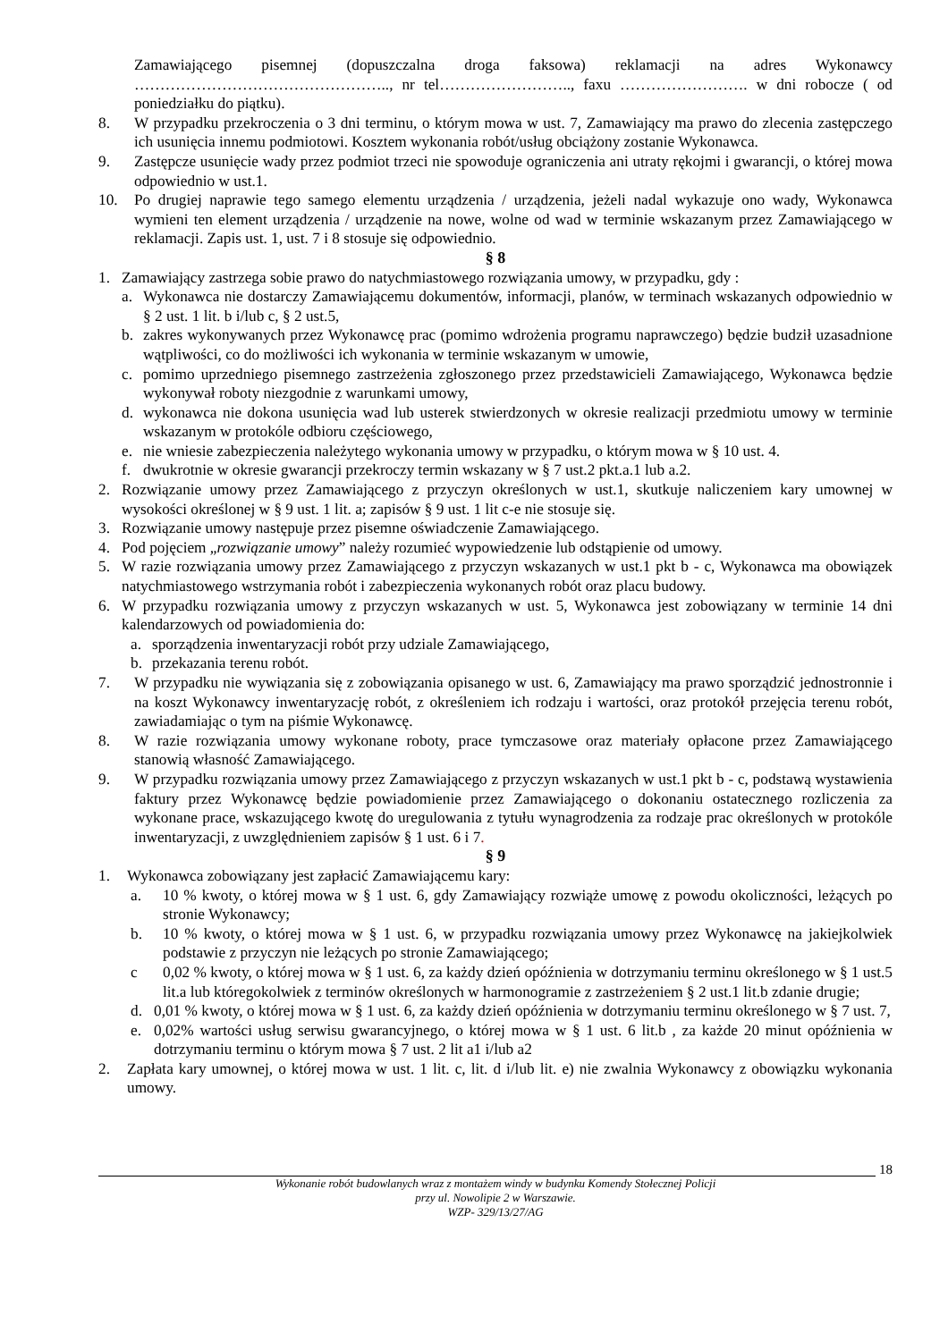Zamawiającego pisemnej (dopuszczalna droga faksowa) reklamacji na adres Wykonawcy ………………………………………….., nr tel…………………….., faxu ……………………. w dni robocze ( od poniedziałku do piątku).
8. W przypadku przekroczenia o 3 dni terminu, o którym mowa w ust. 7, Zamawiający ma prawo do zlecenia zastępczego ich usunięcia innemu podmiotowi. Kosztem wykonania robót/usług obciążony zostanie Wykonawca.
9. Zastępcze usunięcie wady przez podmiot trzeci nie spowoduje ograniczenia ani utraty rękojmi i gwarancji, o której mowa odpowiednio w ust.1.
10. Po drugiej naprawie tego samego elementu urządzenia / urządzenia, jeżeli nadal wykazuje ono wady, Wykonawca wymieni ten element urządzenia / urządzenie na nowe, wolne od wad w terminie wskazanym przez Zamawiającego w reklamacji. Zapis ust. 1, ust. 7 i 8 stosuje się odpowiednio.
§ 8
1. Zamawiający zastrzega sobie prawo do natychmiastowego rozwiązania umowy, w przypadku, gdy :
a. Wykonawca nie dostarczy Zamawiającemu dokumentów, informacji, planów, w terminach wskazanych odpowiednio w § 2 ust. 1 lit. b i/lub c, § 2 ust.5,
b. zakres wykonywanych przez Wykonawcę prac (pomimo wdrożenia programu naprawczego) będzie budził uzasadnione wątpliwości, co do możliwości ich wykonania w terminie wskazanym w umowie,
c. pomimo uprzedniego pisemnego zastrzeżenia zgłoszonego przez przedstawicieli Zamawiającego, Wykonawca będzie wykonywał roboty niezgodnie z warunkami umowy,
d. wykonawca nie dokona usunięcia wad lub usterek stwierdzonych w okresie realizacji przedmiotu umowy w terminie wskazanym w protokóle odbioru częściowego,
e. nie wniesie zabezpieczenia należytego wykonania umowy w przypadku, o którym mowa w § 10 ust. 4.
f. dwukrotnie w okresie gwarancji przekroczy termin wskazany w § 7 ust.2 pkt.a.1 lub a.2.
2. Rozwiązanie umowy przez Zamawiającego z przyczyn określonych w ust.1, skutkuje naliczeniem kary umownej w wysokości określonej w § 9 ust. 1 lit. a; zapisów § 9 ust. 1 lit c-e nie stosuje się.
3. Rozwiązanie umowy następuje przez pisemne oświadczenie Zamawiającego.
4. Pod pojęciem „rozwiązanie umowy” należy rozumieć wypowiedzenie lub odstąpienie od umowy.
5. W razie rozwiązania umowy przez Zamawiającego z przyczyn wskazanych w ust.1 pkt b - c, Wykonawca ma obowiązek natychmiastowego wstrzymania robót i zabezpieczenia wykonanych robót oraz placu budowy.
6. W przypadku rozwiązania umowy z przyczyn wskazanych w ust. 5, Wykonawca jest zobowiązany w terminie 14 dni kalendarzowych od powiadomienia do:
a. sporządzenia inwentaryzacji robót przy udziale Zamawiającego,
b. przekazania terenu robót.
7. W przypadku nie wywiązania się z zobowiązania opisanego w ust. 6, Zamawiający ma prawo sporządzić jednostronnie i na koszt Wykonawcy inwentaryzację robót, z określeniem ich rodzaju i wartości, oraz protokół przejęcia terenu robót, zawiadamiając o tym na piśmie Wykonawcę.
8. W razie rozwiązania umowy wykonane roboty, prace tymczasowe oraz materiały opłacone przez Zamawiającego stanowią własność Zamawiającego.
9. W przypadku rozwiązania umowy przez Zamawiającego z przyczyn wskazanych w ust.1 pkt b - c, podstawą wystawienia faktury przez Wykonawcę będzie powiadomienie przez Zamawiającego o dokonaniu ostatecznego rozliczenia za wykonane prace, wskazującego kwotę do uregulowania z tytułu wynagrodzenia za rodzaje prac określonych w protokóle inwentaryzacji, z uwzględnieniem zapisów § 1 ust. 6 i 7.
§ 9
1. Wykonawca zobowiązany jest zapłacić Zamawiającemu kary:
a. 10 % kwoty, o której mowa w § 1 ust. 6, gdy Zamawiający rozwiąże umowę z powodu okoliczności, leżących po stronie Wykonawcy;
b. 10 % kwoty, o której mowa w § 1 ust. 6, w przypadku rozwiązania umowy przez Wykonawcę na jakiejkolwiek podstawie z przyczyn nie leżących po stronie Zamawiającego;
c 0,02 % kwoty, o której mowa w § 1 ust. 6, za każdy dzień opóźnienia w dotrzymaniu terminu określonego w § 1 ust.5 lit.a lub któregokolwiek z terminów określonych w harmonogramie z zastrzeżeniem § 2 ust.1 lit.b zdanie drugie;
d. 0,01 % kwoty, o której mowa w § 1 ust. 6, za każdy dzień opóźnienia w dotrzymaniu terminu określonego w § 7 ust. 7,
e. 0,02% wartości usług serwisu gwarancyjnego, o której mowa w § 1 ust. 6 lit.b , za każde 20 minut opóźnienia w dotrzymaniu terminu o którym mowa § 7 ust. 2 lit a1 i/lub a2
2. Zapłata kary umownej, o której mowa w ust. 1 lit. c, lit. d i/lub lit. e) nie zwalnia Wykonawcy z obowiązku wykonania umowy.
18
Wykonanie robót budowlanych wraz z montażem windy w budynku Komendy Stołecznej Policji
przy ul. Nowolipie 2 w Warszawie.
WZP- 329/13/27/AG